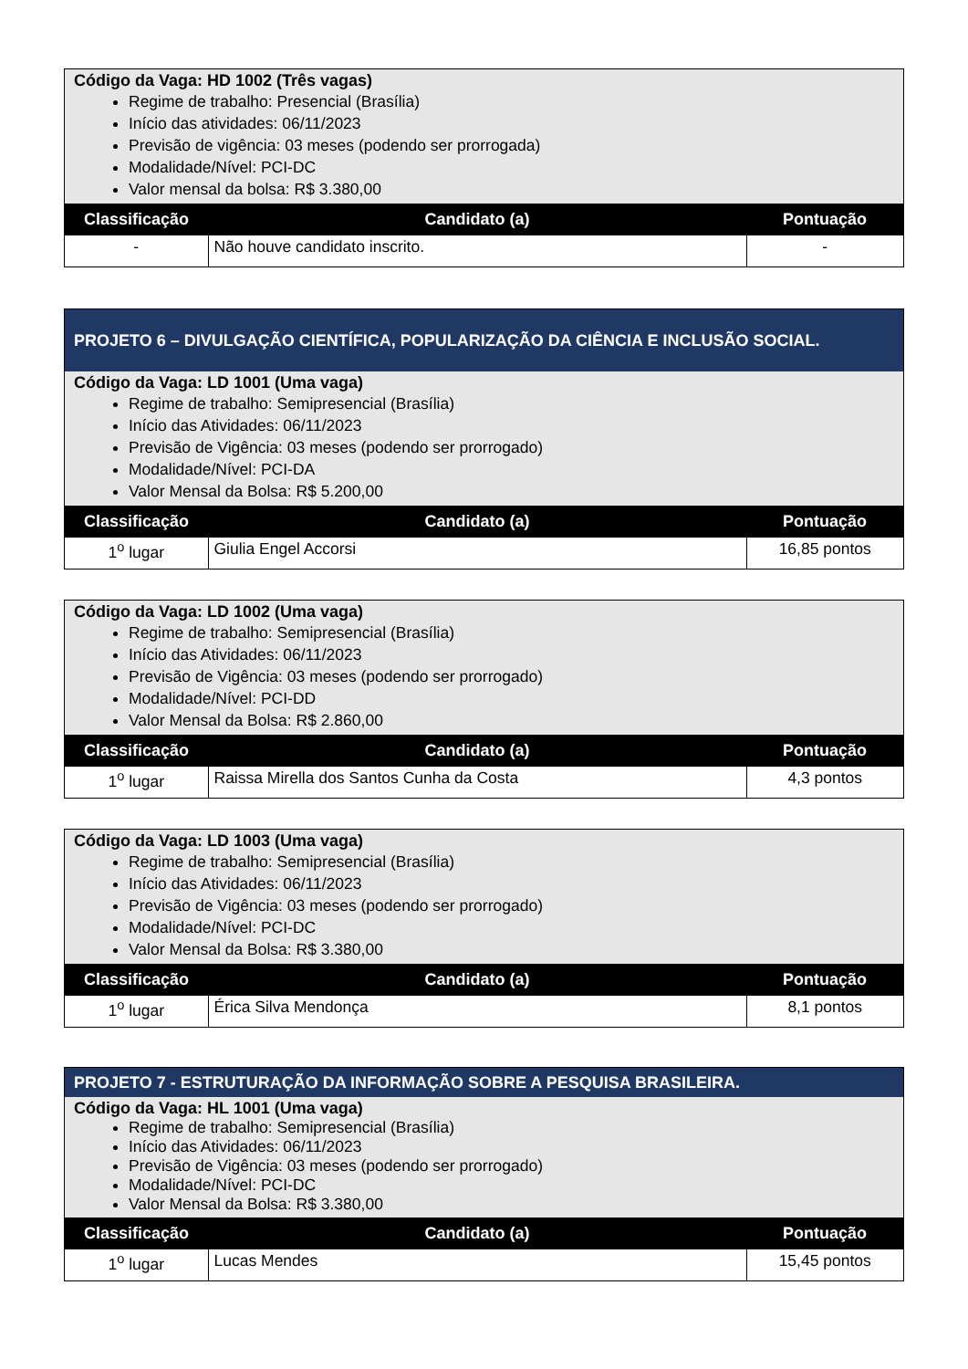| Código da Vaga: HD 1002 (Três vagas) Regime de trabalho: Presencial (Brasília) Início das atividades: 06/11/2023 Previsão de vigência: 03 meses (podendo ser prorrogada) Modalidade/Nível: PCI-DC Valor mensal da bolsa: R$ 3.380,00 | | |
| Classificação | Candidato (a) | Pontuação |
| - | Não houve candidato inscrito. | - |
| PROJETO 6 – DIVULGAÇÃO CIENTÍFICA, POPULARIZAÇÃO DA CIÊNCIA E INCLUSÃO SOCIAL. | | |
| Código da Vaga: LD 1001 (Uma vaga) Regime de trabalho: Semipresencial (Brasília) Início das Atividades: 06/11/2023 Previsão de Vigência: 03 meses (podendo ser prorrogado) Modalidade/Nível: PCI-DA Valor Mensal da Bolsa: R$ 5.200,00 | | |
| Classificação | Candidato (a) | Pontuação |
| 1<sup>o</sup> lugar | Giulia Engel Accorsi | 16,85 pontos |
| Código da Vaga: LD 1002 (Uma vaga) Regime de trabalho: Semipresencial (Brasília) Início das Atividades: 06/11/2023 Previsão de Vigência: 03 meses (podendo ser prorrogado) Modalidade/Nível: PCI-DD Valor Mensal da Bolsa: R$ 2.860,00 | | |
| Classificação | Candidato (a) | Pontuação |
| 1<sup>o</sup> lugar | Raissa Mirella dos Santos Cunha da Costa | 4,3 pontos |
| Código da Vaga: LD 1003 (Uma vaga) Regime de trabalho: Semipresencial (Brasília) Início das Atividades: 06/11/2023 Previsão de Vigência: 03 meses (podendo ser prorrogado) Modalidade/Nível: PCI-DC Valor Mensal da Bolsa: R$ 3.380,00 | | |
| Classificação | Candidato (a) | Pontuação |
| 1<sup>o</sup> lugar | Érica Silva Mendonça | 8,1 pontos |
| PROJETO 7 - ESTRUTURAÇÃO DA INFORMAÇÃO SOBRE A PESQUISA BRASILEIRA. | | |
| Código da Vaga: HL 1001 (Uma vaga) Regime de trabalho: Semipresencial (Brasília) Início das Atividades: 06/11/2023 Previsão de Vigência: 03 meses (podendo ser prorrogado) Modalidade/Nível: PCI-DC Valor Mensal da Bolsa: R$ 3.380,00 | | |
| Classificação | Candidato (a) | Pontuação |
| 1<sup>o</sup> lugar | Lucas Mendes | 15,45 pontos |